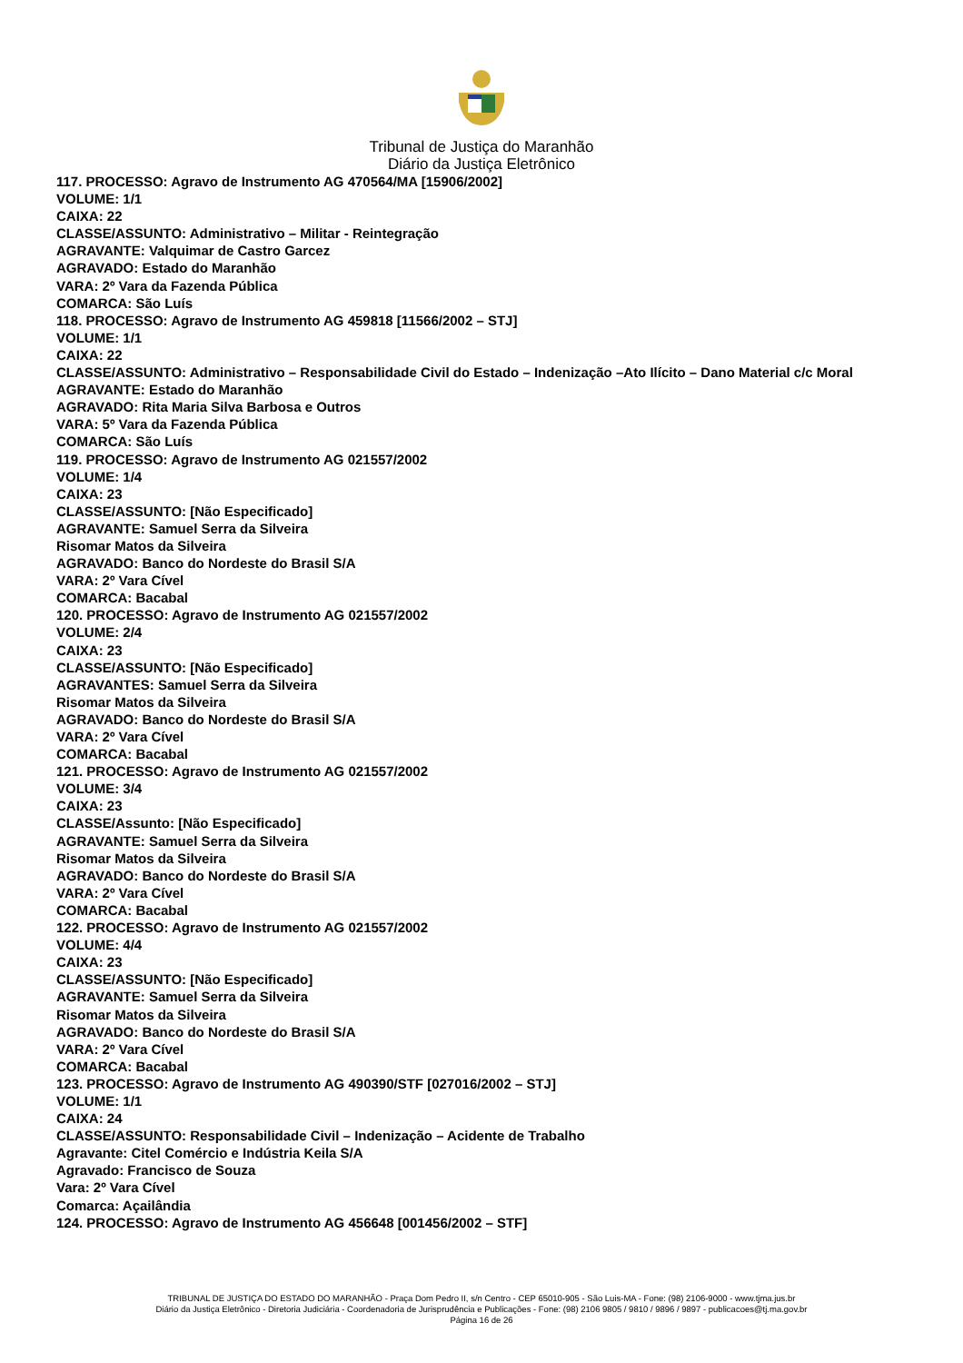Tribunal de Justiça do Maranhão
Diário da Justiça Eletrônico
117. PROCESSO: Agravo de Instrumento AG 470564/MA [15906/2002]
VOLUME: 1/1
CAIXA: 22
CLASSE/ASSUNTO: Administrativo – Militar - Reintegração
AGRAVANTE: Valquimar de Castro Garcez
AGRAVADO: Estado do Maranhão
VARA: 2º Vara da Fazenda Pública
COMARCA: São Luís
118. PROCESSO: Agravo de Instrumento AG 459818 [11566/2002 – STJ]
VOLUME: 1/1
CAIXA: 22
CLASSE/ASSUNTO: Administrativo – Responsabilidade Civil do Estado – Indenização –Ato Ilícito – Dano Material c/c Moral
AGRAVANTE: Estado do Maranhão
AGRAVADO: Rita Maria Silva Barbosa e Outros
VARA: 5º Vara da Fazenda Pública
COMARCA: São Luís
119. PROCESSO: Agravo de Instrumento AG 021557/2002
VOLUME: 1/4
CAIXA: 23
CLASSE/ASSUNTO: [Não Especificado]
AGRAVANTE: Samuel Serra da Silveira
Risomar Matos da Silveira
AGRAVADO: Banco do Nordeste do Brasil S/A
VARA: 2º Vara Cível
COMARCA: Bacabal
120. PROCESSO: Agravo de Instrumento AG 021557/2002
VOLUME: 2/4
CAIXA: 23
CLASSE/ASSUNTO: [Não Especificado]
AGRAVANTES: Samuel Serra da Silveira
Risomar Matos da Silveira
AGRAVADO: Banco do Nordeste do Brasil S/A
VARA: 2º Vara Cível
COMARCA: Bacabal
121. PROCESSO: Agravo de Instrumento AG 021557/2002
VOLUME: 3/4
CAIXA: 23
CLASSE/Assunto: [Não Especificado]
AGRAVANTE: Samuel Serra da Silveira
Risomar Matos da Silveira
AGRAVADO: Banco do Nordeste do Brasil S/A
VARA: 2º Vara Cível
COMARCA: Bacabal
122. PROCESSO: Agravo de Instrumento AG 021557/2002
VOLUME: 4/4
CAIXA: 23
CLASSE/ASSUNTO: [Não Especificado]
AGRAVANTE: Samuel Serra da Silveira
Risomar Matos da Silveira
AGRAVADO: Banco do Nordeste do Brasil S/A
VARA: 2º Vara Cível
COMARCA: Bacabal
123. PROCESSO: Agravo de Instrumento AG 490390/STF [027016/2002 – STJ]
VOLUME: 1/1
CAIXA: 24
CLASSE/ASSUNTO: Responsabilidade Civil – Indenização – Acidente de Trabalho
Agravante: Citel Comércio e Indústria Keila S/A
Agravado: Francisco de Souza
Vara: 2º Vara Cível
Comarca: Açailândia
124. PROCESSO: Agravo de Instrumento AG 456648 [001456/2002 – STF]
TRIBUNAL DE JUSTIÇA DO ESTADO DO MARANHÃO - Praça Dom Pedro II, s/n Centro - CEP 65010-905 - São Luis-MA - Fone: (98) 2106-9000 - www.tjma.jus.br
Diário da Justiça Eletrônico - Diretoria Judiciária - Coordenadoria de Jurisprudência e Publicações - Fone: (98) 2106 9805 / 9810 / 9896 / 9897 - publicacoes@tj.ma.gov.br
Página 16 de 26